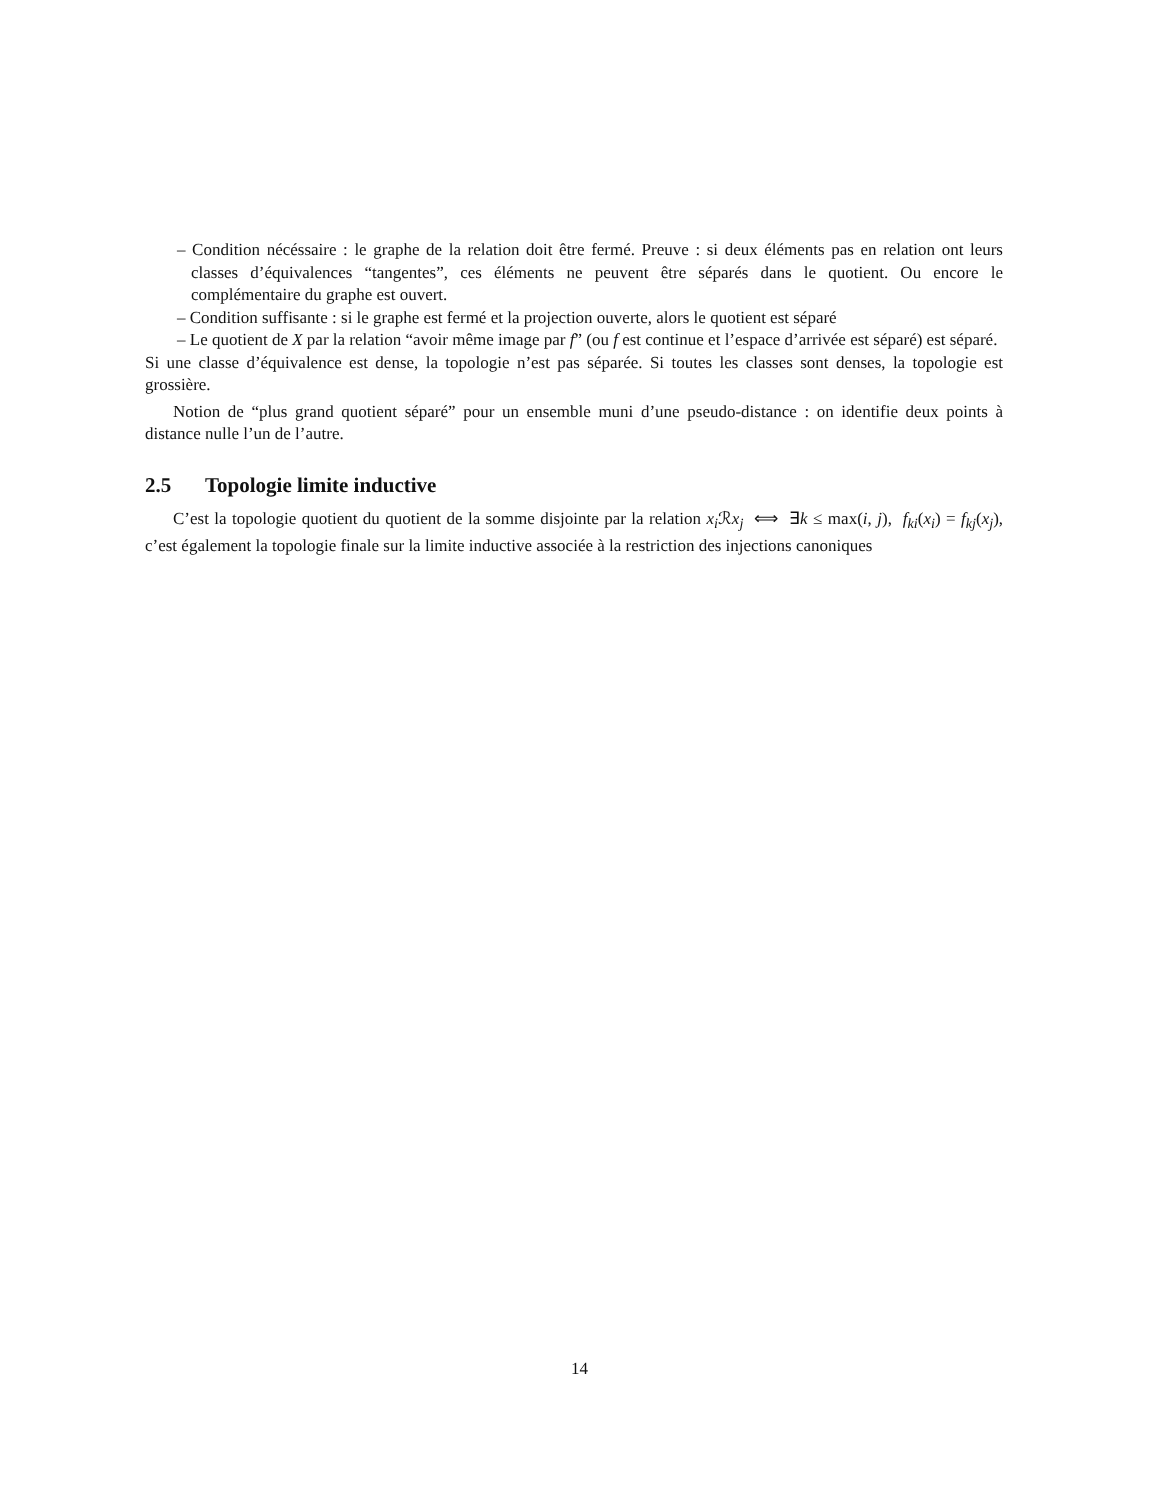– Condition nécéssaire : le graphe de la relation doit être fermé. Preuve : si deux éléments pas en relation ont leurs classes d’équivalences “tangentes”, ces éléments ne peuvent être séparés dans le quotient. Ou encore le complémentaire du graphe est ouvert.
– Condition suffisante : si le graphe est fermé et la projection ouverte, alors le quotient est séparé
– Le quotient de X par la relation “avoir même image par f” (ou f est continue et l’espace d’arrivée est séparé) est séparé.
Si une classe d’équivalence est dense, la topologie n’est pas séparée. Si toutes les classes sont denses, la topologie est grossière.
Notion de “plus grand quotient séparé” pour un ensemble muni d’une pseudo-distance : on identifie deux points à distance nulle l’un de l’autre.
2.5 Topologie limite inductive
C’est la topologie quotient du quotient de la somme disjointe par la relation x<sub>i</sub> ℛx<sub>j</sub> ⟺ ∃k ≤ max(i, j), f<sub>ki</sub>(x<sub>i</sub>) = f<sub>kj</sub>(x<sub>j</sub>), c’est également la topologie finale sur la limite inductive associée à la restriction des injections canoniques
14